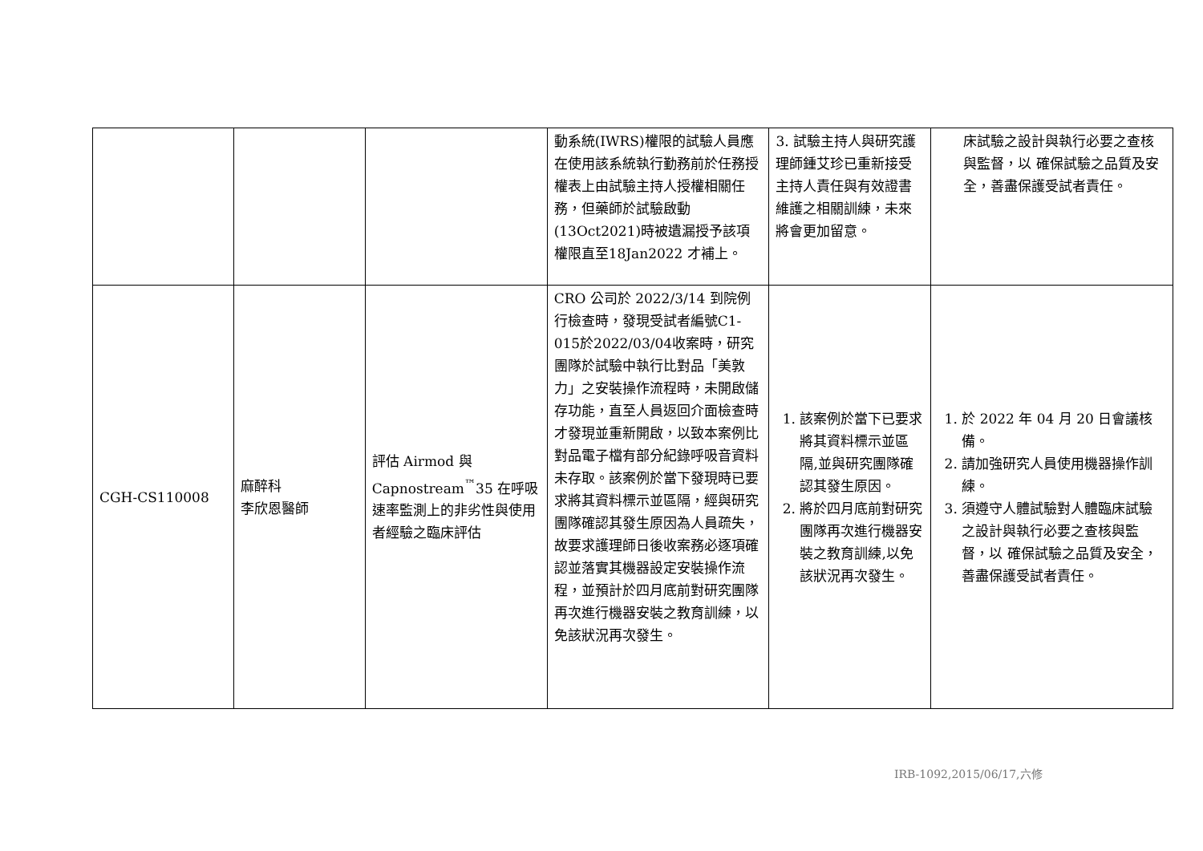| | | | 動系統(IWRS)權限的試驗人員應在使用該系統執行勤務前於任務授權表上由試驗主持人授權相關任務，但藥師於試驗啟動(13Oct2021)時被遺漏授予該項權限直至18Jan2022 才補上。 | 3. 試驗主持人與研究護理師鍾艾珍已重新接受主持人責任與有效證書維護之相關訓練，未來將會更加留意。 | 床試驗之設計與執行必要之查核與監督，以 確保試驗之品質及安全，善盡保護受試者責任。 |
| CGH-CS110008 | 麻醉科 李欣恩醫師 | 評估 Airmod 與 Capnostream<sup>™</sup>35 在呼吸速率監測上的非劣性與使用者經驗之臨床評估 | CRO 公司於 2022/3/14 到院例行檢查時，發現受試者編號C1-015於2022/03/04收案時，研究團隊於試驗中執行比對品「美敦力」之安裝操作流程時，未開啟儲存功能，直至人員返回介面檢查時才發現並重新開啟，以致本案例比對品電子檔有部分紀錄呼吸音資料未存取。該案例於當下發現時已要求將其資料標示並區隔，經與研究團隊確認其發生原因為人員疏失，故要求護理師日後收案務必逐項確認並落實其機器設定安裝操作流程，並預計於四月底前對研究團隊再次進行機器安裝之教育訓練，以免該狀況再次發生。 | 1. 該案例於當下已要求將其資料標示並區隔,並與研究團隊確認其發生原因。 2. 將於四月底前對研究團隊再次進行機器安裝之教育訓練,以免該狀況再次發生。 | 1. 於 2022 年 04 月 20 日會議核備。 2. 請加強研究人員使用機器操作訓練。 3. 須遵守人體試驗對人體臨床試驗之設計與執行必要之查核與監督，以 確保試驗之品質及安全，善盡保護受試者責任。 |
IRB-1092,2015/06/17,六修